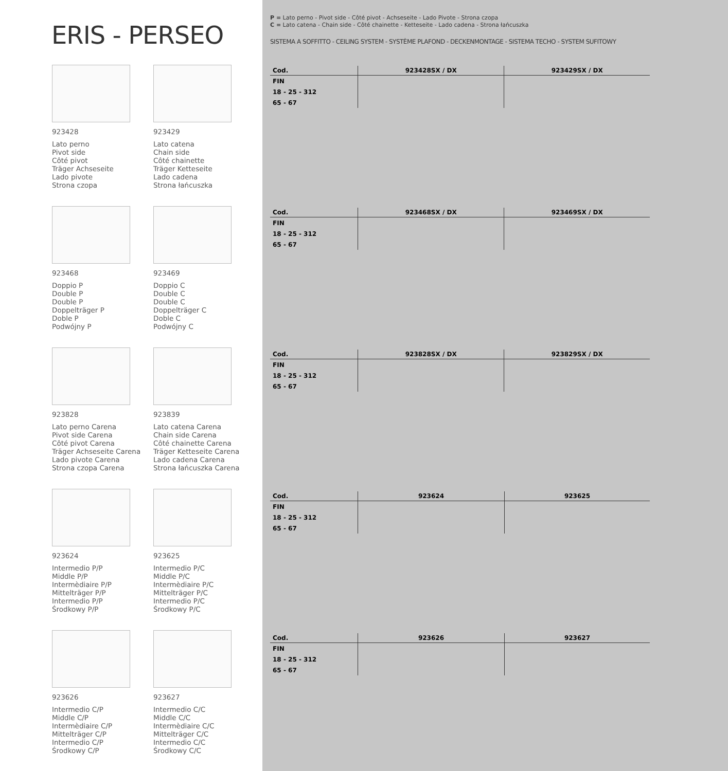ERIS - PERSEO
923428
Lato perno
Pivot side
Côté pivot
Träger Achseseite
Lado pivote
Strona czopa
923429
Lato catena
Chain side
Côté chainette
Träger Ketteseite
Lado cadena
Strona łańcuszka
923468
Doppio P
Double P
Double P
Doppelträger P
Doble P
Podwójny P
923469
Doppio C
Double C
Double C
Doppelträger C
Doble C
Podwójny C
923828
Lato perno Carena
Pivot side Carena
Côté pivot Carena
Träger Achseseite Carena
Lado pivote Carena
Strona czopa Carena
923839
Lato catena Carena
Chain side Carena
Côté chainette Carena
Träger Ketteseite Carena
Lado cadena Carena
Strona łańcuszka Carena
923624
Intermedio P/P
Middle P/P
Intermèdiaire P/P
Mittelträger P/P
Intermedio P/P
Środkowy P/P
923625
Intermedio P/C
Middle P/C
Intermèdiaire P/C
Mittelträger P/C
Intermedio P/C
Środkowy P/C
923626
Intermedio C/P
Middle C/P
Intermèdiaire C/P
Mittelträger C/P
Intermedio C/P
Środkowy C/P
923627
Intermedio C/C
Middle C/C
Intermèdiaire C/C
Mittelträger C/C
Intermedio C/C
Środkowy C/C
P = Lato perno - Pivot side - Côté pivot - Achseseite - Lado Pivote - Strona czopa
C = Lato catena - Chain side - Côté chainette - Ketteseite - Lado cadena - Strona łańcuszka
SISTEMA A SOFFITTO - CEILING SYSTEM - SYSTÈME PLAFOND - DECKENMONTAGE - SISTEMA TECHO - SYSTEM SUFITOWY
| Cod. | 923428SX / DX | 923429SX / DX |
| --- | --- | --- |
| FIN | | |
| 18 - 25 - 312 | | |
| 65 - 67 | | |
| Cod. | 923468SX / DX | 923469SX / DX |
| --- | --- | --- |
| FIN | | |
| 18 - 25 - 312 | | |
| 65 - 67 | | |
| Cod. | 923828SX / DX | 923829SX / DX |
| --- | --- | --- |
| FIN | | |
| 18 - 25 - 312 | | |
| 65 - 67 | | |
| Cod. | 923624 | 923625 |
| --- | --- | --- |
| FIN | | |
| 18 - 25 - 312 | | |
| 65 - 67 | | |
| Cod. | 923626 | 923627 |
| --- | --- | --- |
| FIN | | |
| 18 - 25 - 312 | | |
| 65 - 67 | | |